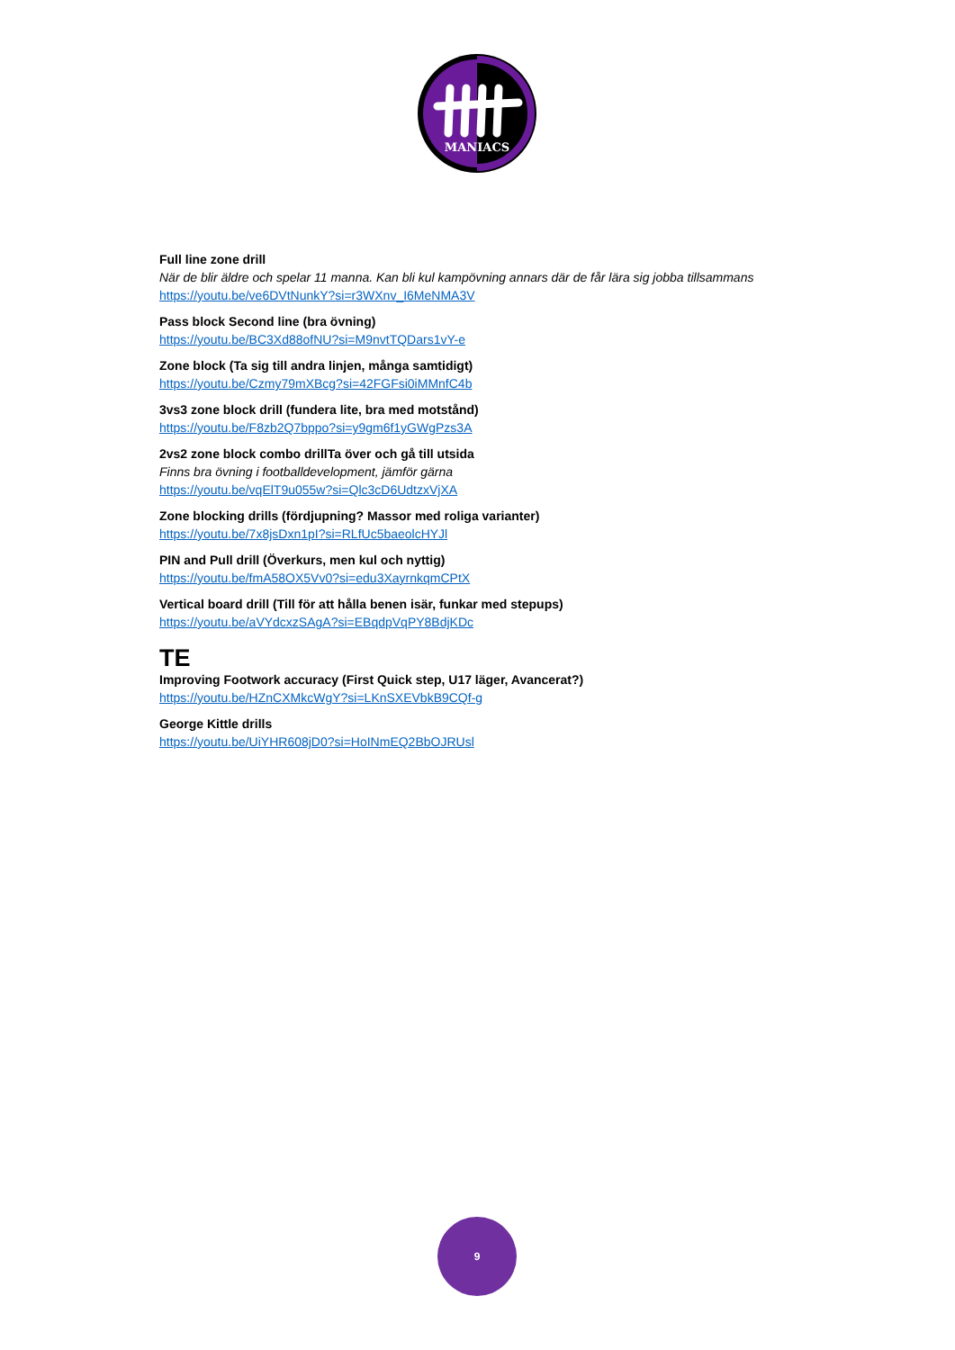MANIACS
Full line zone drill
När de blir äldre och spelar 11 manna. Kan bli kul kampövning annars där de får lära sig jobba tillsammans
https://youtu.be/ve6DVtNunkY?si=r3WXnv_I6MeNMA3V
Pass block Second line (bra övning)
https://youtu.be/BC3Xd88ofNU?si=M9nvtTQDars1vY-e
Zone block (Ta sig till andra linjen, många samtidigt)
https://youtu.be/Czmy79mXBcg?si=42FGFsi0iMMnfC4b
3vs3 zone block drill (fundera lite, bra med motstånd)
https://youtu.be/F8zb2Q7bppo?si=y9gm6f1yGWgPzs3A
2vs2 zone block combo drillTa över och gå till utsida
Finns bra övning i footballdevelopment, jämför gärna
https://youtu.be/vqElT9u055w?si=Qlc3cD6UdtzxVjXA
Zone blocking drills (fördjupning? Massor med roliga varianter)
https://youtu.be/7x8jsDxn1pI?si=RLfUc5baeolcHYJl
PIN and Pull drill (Överkurs, men kul och nyttig)
https://youtu.be/fmA58OX5Vv0?si=edu3XayrnkqmCPtX
Vertical board drill (Till för att hålla benen isär, funkar med stepups)
https://youtu.be/aVYdcxzSAgA?si=EBqdpVqPY8BdjKDc
TE
Improving Footwork accuracy (First Quick step, U17 läger, Avancerat?)
https://youtu.be/HZnCXMkcWgY?si=LKnSXEVbkB9CQf-g
George Kittle drills
https://youtu.be/UiYHR608jD0?si=HoINmEQ2BbOJRUsl
9